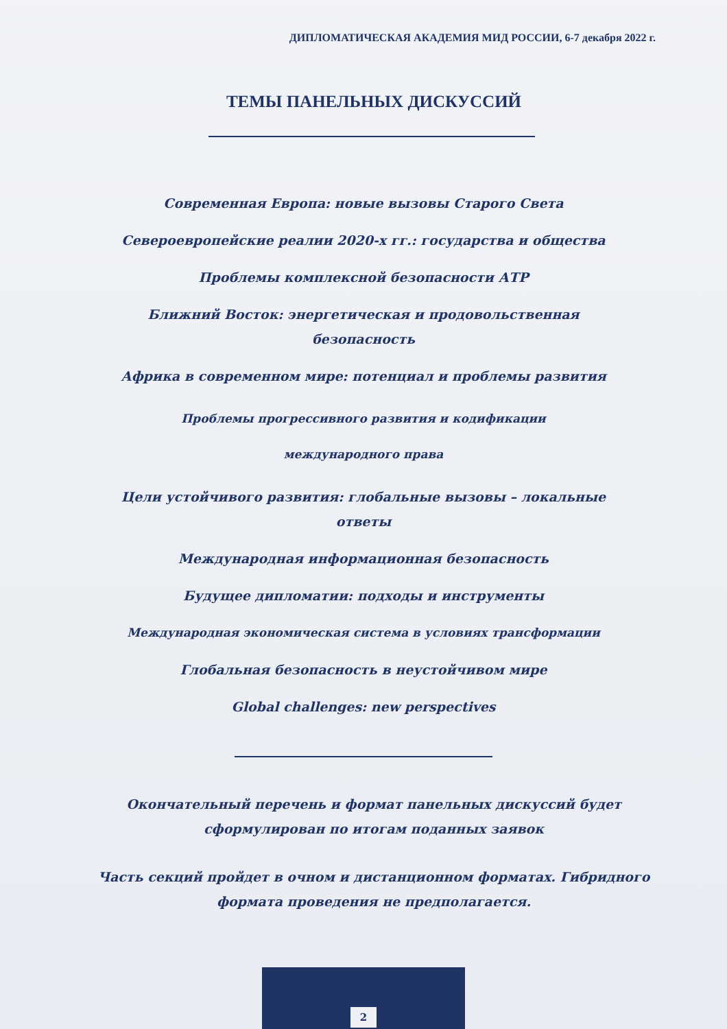ДИПЛОМАТИЧЕСКАЯ АКАДЕМИЯ МИД РОССИИ, 6-7 декабря 2022 г.
ТЕМЫ ПАНЕЛЬНЫХ ДИСКУССИЙ
Современная Европа: новые вызовы Старого Света
Североевропейские реалии 2020-х гг.: государства и общества
Проблемы комплексной безопасности АТР
Ближний Восток: энергетическая и продовольственная безопасность
Африка в современном мире: потенциал и проблемы развития
Проблемы прогрессивного развития и кодификации
международного права
Цели устойчивого развития: глобальные вызовы – локальные ответы
Международная информационная безопасность
Будущее дипломатии: подходы и инструменты
Международная экономическая система в условиях трансформации
Глобальная безопасность в неустойчивом мире
Global challenges: new perspectives
Окончательный перечень и формат панельных дискуссий будет сформулирован по итогам поданных заявок
Часть секций пройдет в очном и дистанционном форматах. Гибридного формата проведения не предполагается.
2